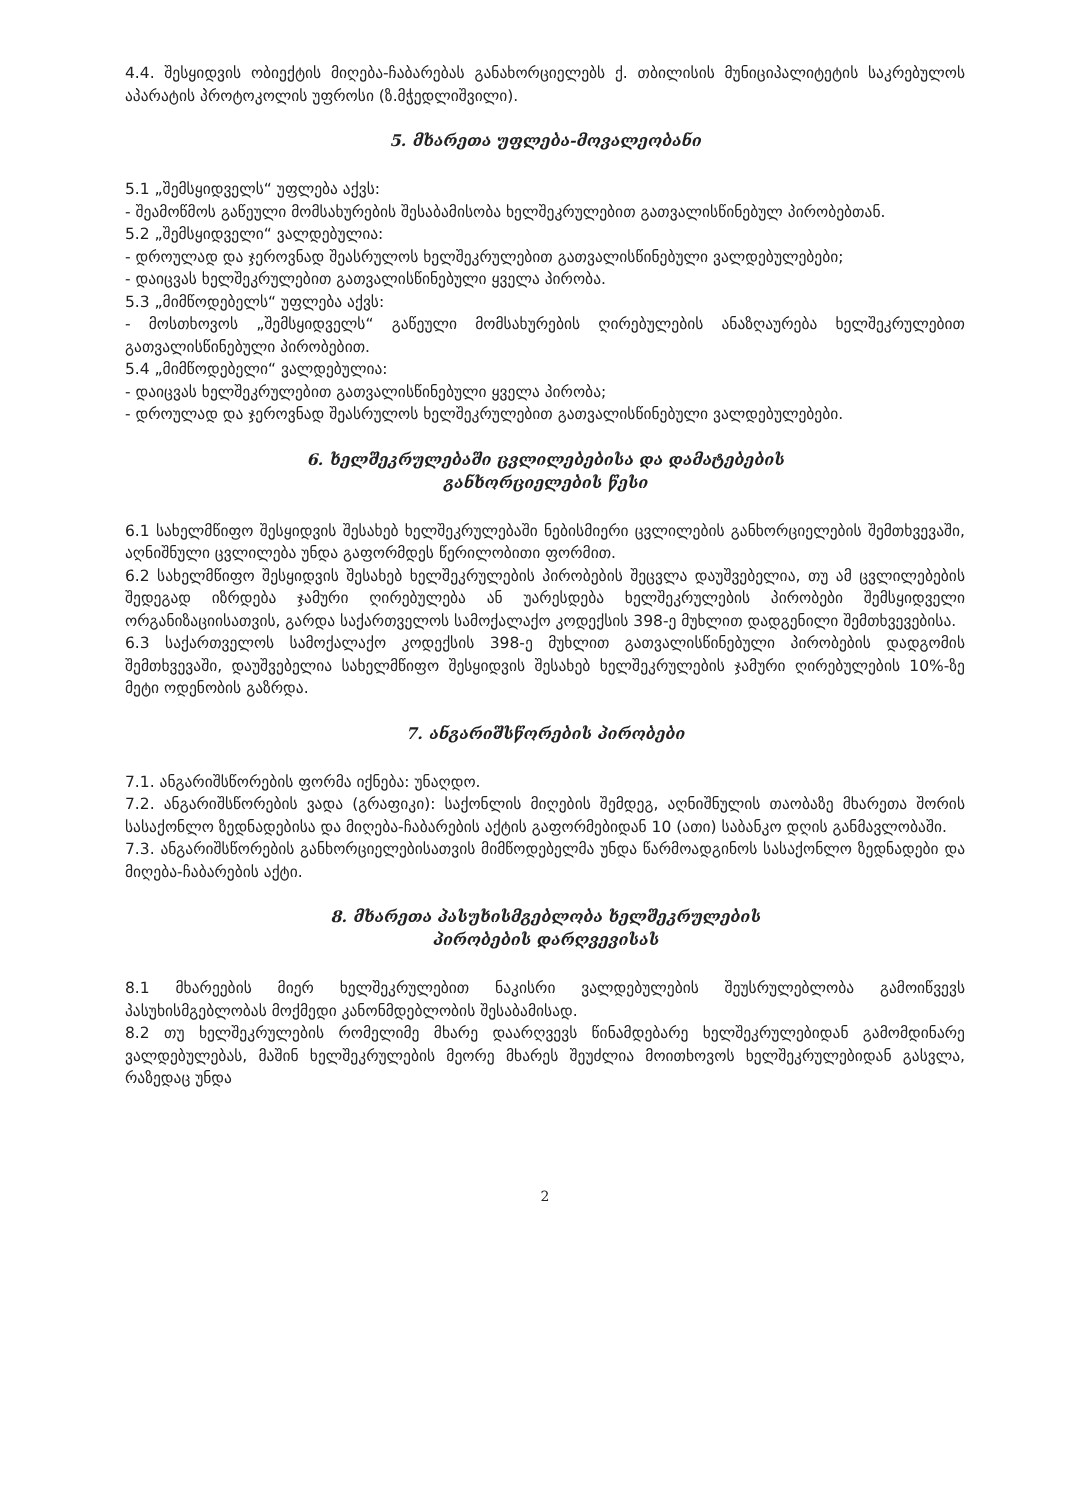4.4. შესყიდვის ობიექტის მიღება-ჩაბარებას განახორციელებს ქ. თბილისის მუნიციპალიტეტის საკრებულოს აპარატის პროტოკოლის უფროსი (ზ.მჭედლიშვილი).
5. მხარეთა უფლება-მოვალეობანი
5.1 „შემსყიდველს“ უფლება აქვს:
- შეამოწმოს გაწეული მომსახურების შესაბამისობა ხელშეკრულებით გათვალისწინებულ პირობებთან.
5.2 „შემსყიდველი“ ვალდებულია:
- დროულად და ჯეროვნად შეასრულოს ხელშეკრულებით გათვალისწინებული ვალდებულებები;
- დაიცვას ხელშეკრულებით გათვალისწინებული ყველა პირობა.
5.3 „მიმწოდებელს“ უფლება აქვს:
- მოსთხოვოს „შემსყიდველს“ გაწეული მომსახურების ღირებულების ანაზღაურება ხელშეკრულებით გათვალისწინებული პირობებით.
5.4 „მიმწოდებელი“ ვალდებულია:
- დაიცვას ხელშეკრულებით გათვალისწინებული ყველა პირობა;
- დროულად და ჯეროვნად შეასრულოს ხელშეკრულებით გათვალისწინებული ვალდებულებები.
6. ხელშეკრულებაში ცვლილებებისა და დამატებების
განხორციელების წესი
6.1 სახელმწიფო შესყიდვის შესახებ ხელშეკრულებაში ნებისმიერი ცვლილების განხორციელების შემთხვევაში, აღნიშნული ცვლილება უნდა გაფორმდეს წერილობითი ფორმით.
6.2 სახელმწიფო შესყიდვის შესახებ ხელშეკრულების პირობების შეცვლა დაუშვებელია, თუ ამ ცვლილებების შედეგად იზრდება ჯამური ღირებულება ან უარესდება ხელშეკრულების პირობები შემსყიდველი ორგანიზაციისათვის, გარდა საქართველოს სამოქალაქო კოდექსის 398-ე მუხლით დადგენილი შემთხვევებისა.
6.3 საქართველოს სამოქალაქო კოდექსის 398-ე მუხლით გათვალისწინებული პირობების დადგომის შემთხვევაში, დაუშვებელია სახელმწიფო შესყიდვის შესახებ ხელშეკრულების ჯამური ღირებულების 10%-ზე მეტი ოდენობის გაზრდა.
7. ანგარიშსწორების პირობები
7.1. ანგარიშსწორების ფორმა იქნება: უნაღდო.
7.2. ანგარიშსწორების ვადა (გრაფიკი): საქონლის მიღების შემდეგ, აღნიშნულის თაობაზე მხარეთა შორის სასაქონლო ზედნადებისა და მიღება-ჩაბარების აქტის გაფორმებიდან 10 (ათი) საბანკო დღის განმავლობაში.
7.3. ანგარიშსწორების განხორციელებისათვის მიმწოდებელმა უნდა წარმოადგინოს სასაქონლო ზედნადები და მიღება-ჩაბარების აქტი.
8. მხარეთა პასუხისმგებლობა ხელშეკრულების
პირობების დარღვევისას
8.1 მხარეების მიერ ხელშეკრულებით ნაკისრი ვალდებულების შეუსრულებლობა გამოიწვევს პასუხისმგებლობას მოქმედი კანონმდებლობის შესაბამისად.
8.2 თუ ხელშეკრულების რომელიმე მხარე დაარღვევს წინამდებარე ხელშეკრულებიდან გამომდინარე ვალდებულებას, მაშინ ხელშეკრულების მეორე მხარეს შეუძლია მოითხოვოს ხელშეკრულებიდან გასვლა, რაზედაც უნდა
2